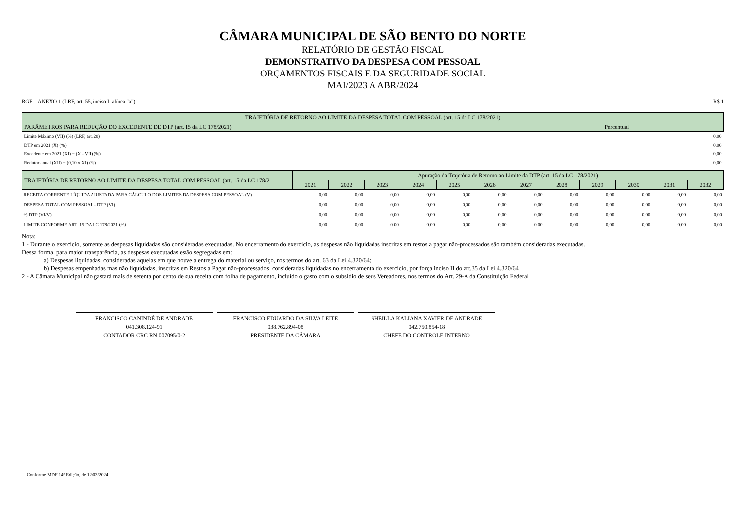CÂMARA MUNICIPAL DE SÃO BENTO DO NORTE
RELATÓRIO DE GESTÃO FISCAL
DEMONSTRATIVO DA DESPESA COM PESSOAL
ORÇAMENTOS FISCAIS E DA SEGURIDADE SOCIAL
MAI/2023 A ABR/2024
RGF – ANEXO 1 (LRF, art. 55, inciso I, alínea "a") R$ 1
| TRAJETÓRIA DE RETORNO AO LIMITE DA DESPESA TOTAL COM PESSOAL (art. 15 da LC 178/2021) | |
| --- | --- |
| PARÂMETROS PARA REDUÇÃO DO EXCEDENTE DE DTP (art. 15 da LC 178/2021) | Percentual |
| Limite Máximo (VII) (%) (LRF, art. 20) | 0,00 |
| DTP em 2021 (X) (%) | 0,00 |
| Excedente em 2021 (XI) = (X - VII) (%) | 0,00 |
| Redutor anual (XII) = (0,10 x XI) (%) | 0,00 |
| TRAJETÓRIA DE RETORNO AO LIMITE DA DESPESA TOTAL COM PESSOAL (art. 15 da LC 178/2 | Apuração da Trajetória de Retorno ao Limite da DTP (art. 15 da LC 178/2021) | | | | | | | | | | | |
| --- | --- | --- | --- | --- | --- | --- | --- | --- | --- | --- | --- | --- |
| | 2021 | 2022 | 2023 | 2024 | 2025 | 2026 | 2027 | 2028 | 2029 | 2030 | 2031 | 2032 |
| RECEITA CORRENTE LÍQUIDA AJUSTADA PARA CÁLCULO DOS LIMITES DA DESPESA COM PESSOAL (V) | 0,00 | 0,00 | 0,00 | 0,00 | 0,00 | 0,00 | 0,00 | 0,00 | 0,00 | 0,00 | 0,00 | 0,00 |
| DESPESA TOTAL COM PESSOAL - DTP (VI) | 0,00 | 0,00 | 0,00 | 0,00 | 0,00 | 0,00 | 0,00 | 0,00 | 0,00 | 0,00 | 0,00 | 0,00 |
| % DTP (VI/V) | 0,00 | 0,00 | 0,00 | 0,00 | 0,00 | 0,00 | 0,00 | 0,00 | 0,00 | 0,00 | 0,00 | 0,00 |
| LIMITE CONFORME ART. 15 DA LC 178/2021 (%) | 0,00 | 0,00 | 0,00 | 0,00 | 0,00 | 0,00 | 0,00 | 0,00 | 0,00 | 0,00 | 0,00 | 0,00 |
Nota:
1 - Durante o exercício, somente as despesas liquidadas são consideradas executadas. No encerramento do exercício, as despesas não liquidadas inscritas em restos a pagar não-processados são também consideradas executadas.
Dessa forma, para maior transparência, as despesas executadas estão segregadas em:
a) Despesas liquidadas, consideradas aquelas em que houve a entrega do material ou serviço, nos termos do art. 63 da Lei 4.320/64;
b) Despesas empenhadas mas não liquidadas, inscritas em Restos a Pagar não-processados, consideradas liquidadas no encerramento do exercício, por força inciso II do art.35 da Lei 4.320/64
2 - A Câmara Municipal não gastará mais de setenta por cento de sua receita com folha de pagamento, incluído o gasto com o subsídio de seus Vereadores, nos termos do Art. 29-A da Constituição Federal
FRANCISCO CANINDÉ DE ANDRADE
041.308.124-91
CONTADOR CRC RN 007095/0-2
FRANCISCO EDUARDO DA SILVA LEITE
038.762.894-08
PRESIDENTE DA CÂMARA
SHEILLA KALIANA XAVIER DE ANDRADE
042.750.854-18
CHEFE DO CONTROLE INTERNO
Conforme MDF 14ª Edição, de 12/03/2024